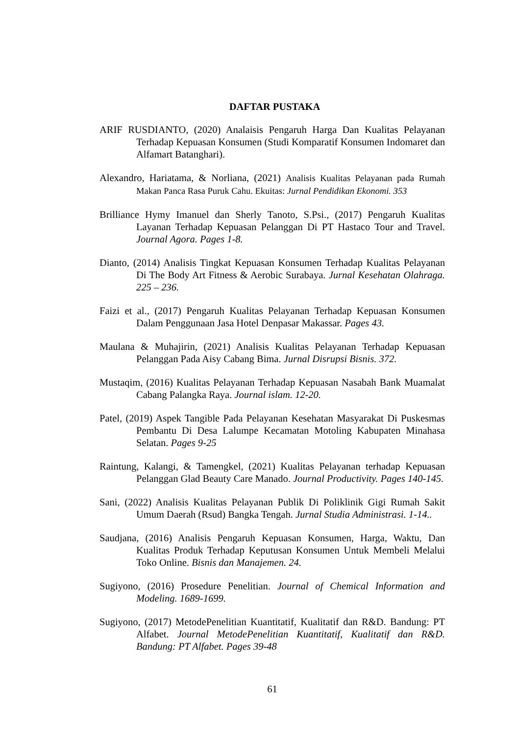DAFTAR PUSTAKA
ARIF RUSDIANTO, (2020) Analaisis Pengaruh Harga Dan Kualitas Pelayanan Terhadap Kepuasan Konsumen (Studi Komparatif Konsumen Indomaret dan Alfamart Batanghari).
Alexandro, Hariatama, & Norliana, (2021) Analisis Kualitas Pelayanan pada Rumah Makan Panca Rasa Puruk Cahu. Ekuitas: Jurnal Pendidikan Ekonomi. 353
Brilliance Hymy Imanuel dan Sherly Tanoto, S.Psi., (2017) Pengaruh Kualitas Layanan Terhadap Kepuasan Pelanggan Di PT Hastaco Tour and Travel. Journal Agora. Pages 1-8.
Dianto, (2014) Analisis Tingkat Kepuasan Konsumen Terhadap Kualitas Pelayanan Di The Body Art Fitness & Aerobic Surabaya. Jurnal Kesehatan Olahraga. 225 – 236.
Faizi et al., (2017) Pengaruh Kualitas Pelayanan Terhadap Kepuasan Konsumen Dalam Penggunaan Jasa Hotel Denpasar Makassar. Pages 43.
Maulana & Muhajirin, (2021) Analisis Kualitas Pelayanan Terhadap Kepuasan Pelanggan Pada Aisy Cabang Bima. Jurnal Disrupsi Bisnis. 372.
Mustaqim, (2016) Kualitas Pelayanan Terhadap Kepuasan Nasabah Bank Muamalat Cabang Palangka Raya. Journal islam. 12-20.
Patel, (2019) Aspek Tangible Pada Pelayanan Kesehatan Masyarakat Di Puskesmas Pembantu Di Desa Lalumpe Kecamatan Motoling Kabupaten Minahasa Selatan. Pages 9-25
Raintung, Kalangi, & Tamengkel, (2021) Kualitas Pelayanan terhadap Kepuasan Pelanggan Glad Beauty Care Manado. Journal Productivity. Pages 140-145.
Sani, (2022) Analisis Kualitas Pelayanan Publik Di Poliklinik Gigi Rumah Sakit Umum Daerah (Rsud) Bangka Tengah. Jurnal Studia Administrasi. 1-14..
Saudjana, (2016) Analisis Pengaruh Kepuasan Konsumen, Harga, Waktu, Dan Kualitas Produk Terhadap Keputusan Konsumen Untuk Membeli Melalui Toko Online. Bisnis dan Manajemen. 24.
Sugiyono, (2016) Prosedure Penelitian. Journal of Chemical Information and Modeling. 1689-1699.
Sugiyono, (2017) MetodePenelitian Kuantitatif, Kualitatif dan R&D. Bandung: PT Alfabet. Journal MetodePenelitian Kuantitatif, Kualitatif dan R&D. Bandung: PT Alfabet. Pages 39-48
61